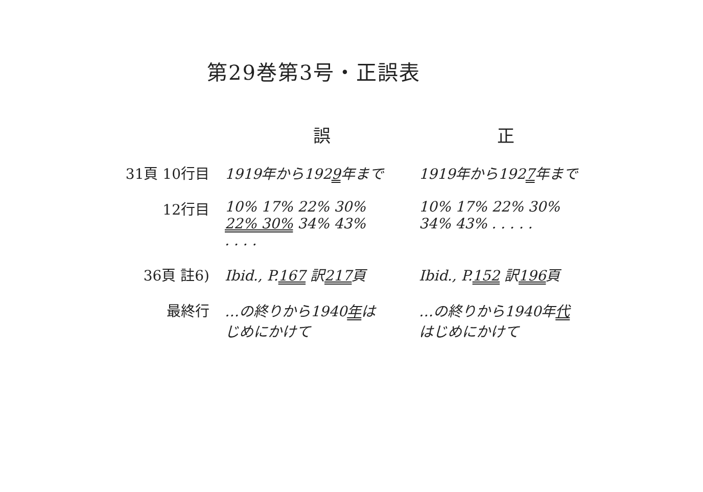第29巻第3号・正誤表
| | 誤 | 正 |
| --- | --- | --- |
| 31頁 10行目 | 1919年から192 9 年まで | 1919年から192 7 年まで |
| 12行目 | 10% 17% 22% 30% 22% 30% 34% 43% . . . . | 10% 17% 22% 30% 34% 43% . . . . . |
| 36頁 註6) | Ibid., P. 167 訳 217 頁 | Ibid., P. 152 訳 196 頁 |
| 最終行 | …の終りから1940 年 は じめにかけて | …の終りから1940年 代 はじめにかけて |